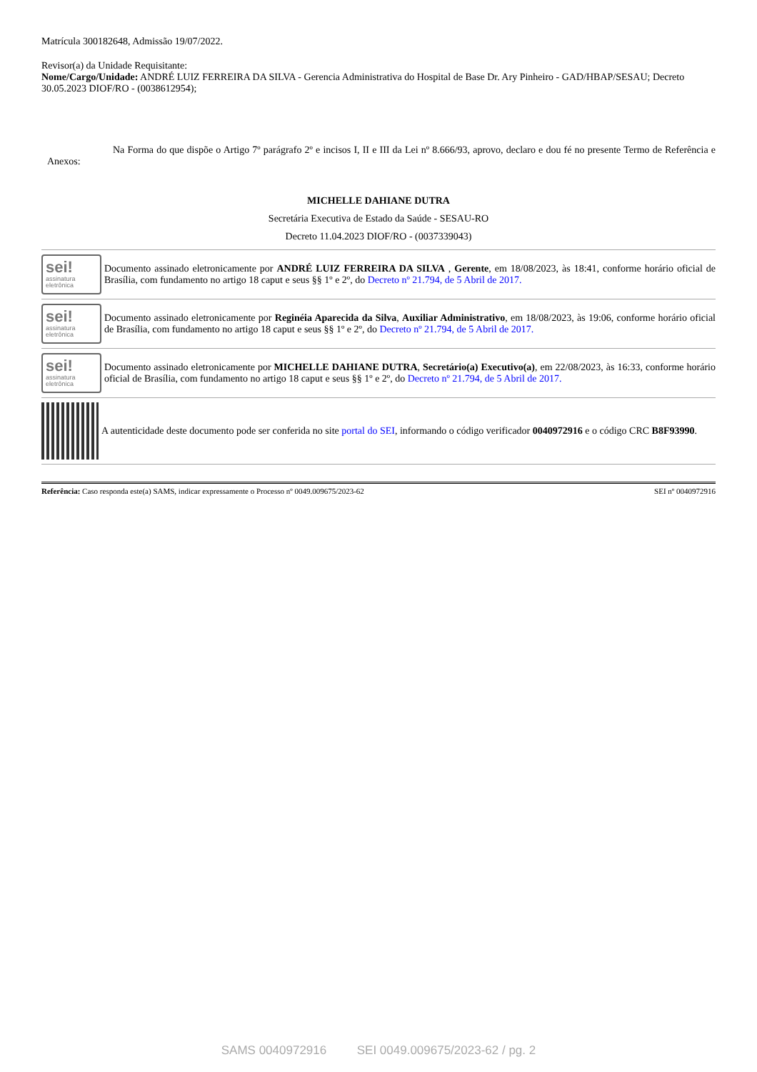Matrícula 300182648, Admissão 19/07/2022.
Revisor(a) da Unidade Requisitante:
Nome/Cargo/Unidade: ANDRÉ LUIZ FERREIRA DA SILVA - Gerencia Administrativa do Hospital de Base Dr. Ary Pinheiro - GAD/HBAP/SESAU; Decreto 30.05.2023 DIOF/RO - (0038612954);
Na Forma do que dispõe o Artigo 7º parágrafo 2º e incisos I, II e III da Lei nº 8.666/93, aprovo, declaro e dou fé no presente Termo de Referência e Anexos:
MICHELLE DAHIANE DUTRA
Secretária Executiva de Estado da Saúde - SESAU-RO
Decreto 11.04.2023 DIOF/RO - (0037339043)
sei!
assinatura
eletrônica
Documento assinado eletronicamente por ANDRÉ LUIZ FERREIRA DA SILVA , Gerente, em 18/08/2023, às 18:41, conforme horário oficial de Brasília, com fundamento no artigo 18 caput e seus §§ 1º e 2º, do Decreto nº 21.794, de 5 Abril de 2017.
sei!
assinatura
eletrônica
Documento assinado eletronicamente por Reginéia Aparecida da Silva, Auxiliar Administrativo, em 18/08/2023, às 19:06, conforme horário oficial de Brasília, com fundamento no artigo 18 caput e seus §§ 1º e 2º, do Decreto nº 21.794, de 5 Abril de 2017.
sei!
assinatura
eletrônica
Documento assinado eletronicamente por MICHELLE DAHIANE DUTRA, Secretário(a) Executivo(a), em 22/08/2023, às 16:33, conforme horário oficial de Brasília, com fundamento no artigo 18 caput e seus §§ 1º e 2º, do Decreto nº 21.794, de 5 Abril de 2017.
A autenticidade deste documento pode ser conferida no site portal do SEI, informando o código verificador 0040972916 e o código CRC B8F93990.
Referência: Caso responda este(a) SAMS, indicar expressamente o Processo nº 0049.009675/2023-62 SEI nº 0040972916
SAMS 0040972916 SEI 0049.009675/2023-62 / pg. 2